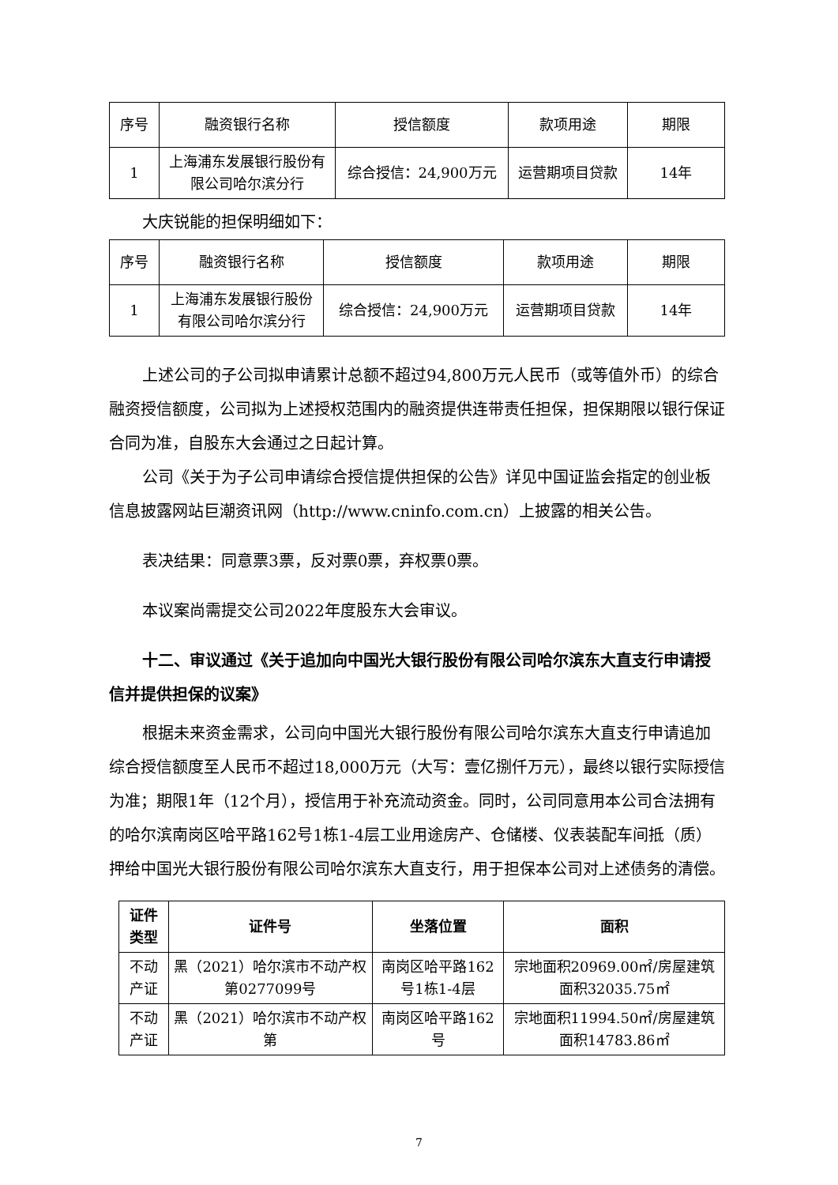| 序号 | 融资银行名称 | 授信额度 | 款项用途 | 期限 |
| --- | --- | --- | --- | --- |
| 1 | 上海浦东发展银行股份有限公司哈尔滨分行 | 综合授信：24,900万元 | 运营期项目贷款 | 14年 |
大庆锐能的担保明细如下：
| 序号 | 融资银行名称 | 授信额度 | 款项用途 | 期限 |
| --- | --- | --- | --- | --- |
| 1 | 上海浦东发展银行股份有限公司哈尔滨分行 | 综合授信：24,900万元 | 运营期项目贷款 | 14年 |
上述公司的子公司拟申请累计总额不超过94,800万元人民币（或等值外币）的综合融资授信额度，公司拟为上述授权范围内的融资提供连带责任担保，担保期限以银行保证合同为准，自股东大会通过之日起计算。
公司《关于为子公司申请综合授信提供担保的公告》详见中国证监会指定的创业板信息披露网站巨潮资讯网（http://www.cninfo.com.cn）上披露的相关公告。
表决结果：同意票3票，反对票0票，弃权票0票。
本议案尚需提交公司2022年度股东大会审议。
十二、审议通过《关于追加向中国光大银行股份有限公司哈尔滨东大直支行申请授信并提供担保的议案》
根据未来资金需求，公司向中国光大银行股份有限公司哈尔滨东大直支行申请追加综合授信额度至人民币不超过18,000万元（大写：壹亿捌仟万元），最终以银行实际授信为准；期限1年（12个月），授信用于补充流动资金。同时，公司同意用本公司合法拥有的哈尔滨南岗区哈平路162号1栋1-4层工业用途房产、仓储楼、仪表装配车间抵（质）押给中国光大银行股份有限公司哈尔滨东大直支行，用于担保本公司对上述债务的清偿。
| 证件类型 | 证件号 | 坐落位置 | 面积 |
| --- | --- | --- | --- |
| 不动产证 | 黑（2021）哈尔滨市不动产权第0277099号 | 南岗区哈平路162号1栋1-4层 | 宗地面积20969.00㎡/房屋建筑面积32035.75㎡ |
| 不动产证 | 黑（2021）哈尔滨市不动产权第 | 南岗区哈平路162号 | 宗地面积11994.50㎡/房屋建筑面积14783.86㎡ |
7